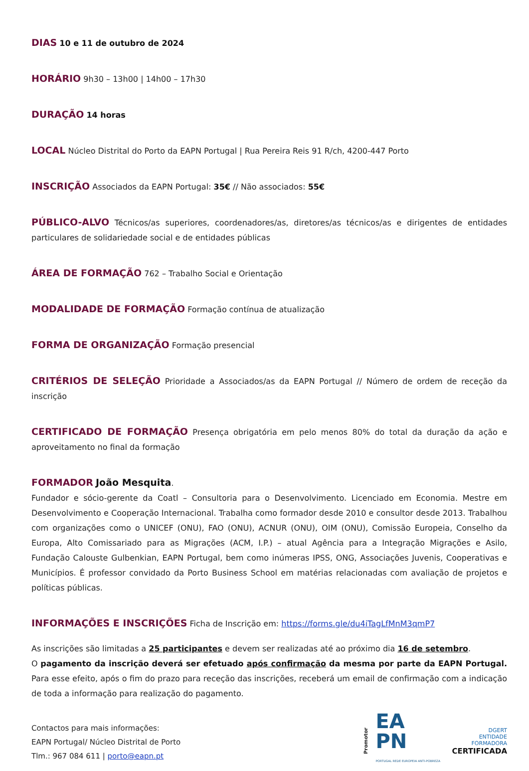DIAS 10 e 11 de outubro de 2024
HORÁRIO 9h30 – 13h00 | 14h00 – 17h30
DURAÇÃO 14 horas
LOCAL Núcleo Distrital do Porto da EAPN Portugal | Rua Pereira Reis 91 R/ch, 4200-447 Porto
INSCRIÇÃO Associados da EAPN Portugal: 35€ // Não associados: 55€
PÚBLICO-ALVO Técnicos/as superiores, coordenadores/as, diretores/as técnicos/as e dirigentes de entidades particulares de solidariedade social e de entidades públicas
ÁREA DE FORMAÇÃO 762 – Trabalho Social e Orientação
MODALIDADE DE FORMAÇÃO Formação contínua de atualização
FORMA DE ORGANIZAÇÃO Formação presencial
CRITÉRIOS DE SELEÇÃO Prioridade a Associados/as da EAPN Portugal // Número de ordem de receção da inscrição
CERTIFICADO DE FORMAÇÃO Presença obrigatória em pelo menos 80% do total da duração da ação e aproveitamento no final da formação
FORMADOR João Mesquita.
Fundador e sócio-gerente da Coatl – Consultoria para o Desenvolvimento. Licenciado em Economia. Mestre em Desenvolvimento e Cooperação Internacional. Trabalha como formador desde 2010 e consultor desde 2013. Trabalhou com organizações como o UNICEF (ONU), FAO (ONU), ACNUR (ONU), OIM (ONU), Comissão Europeia, Conselho da Europa, Alto Comissariado para as Migrações (ACM, I.P.) – atual Agência para a Integração Migrações e Asilo, Fundação Calouste Gulbenkian, EAPN Portugal, bem como inúmeras IPSS, ONG, Associações Juvenis, Cooperativas e Municípios. É professor convidado da Porto Business School em matérias relacionadas com avaliação de projetos e políticas públicas.
INFORMAÇÕES E INSCRIÇÕES Ficha de Inscrição em: https://forms.gle/du4iTagLfMnM3qmP7
As inscrições são limitadas a 25 participantes e devem ser realizadas até ao próximo dia 16 de setembro.
O pagamento da inscrição deverá ser efetuado após confirmação da mesma por parte da EAPN Portugal. Para esse efeito, após o fim do prazo para receção das inscrições, receberá um email de confirmação com a indicação de toda a informação para realização do pagamento.
Promotor
EA
PN
PORTUGAL REDE EUROPEIA ANTI-POBREZA
DGERT
ENTIDADE FORMADORA
CERTIFICADA
Contactos para mais informações:
EAPN Portugal/ Núcleo Distrital de Porto
Tlm.: 967 084 611 | porto@eapn.pt